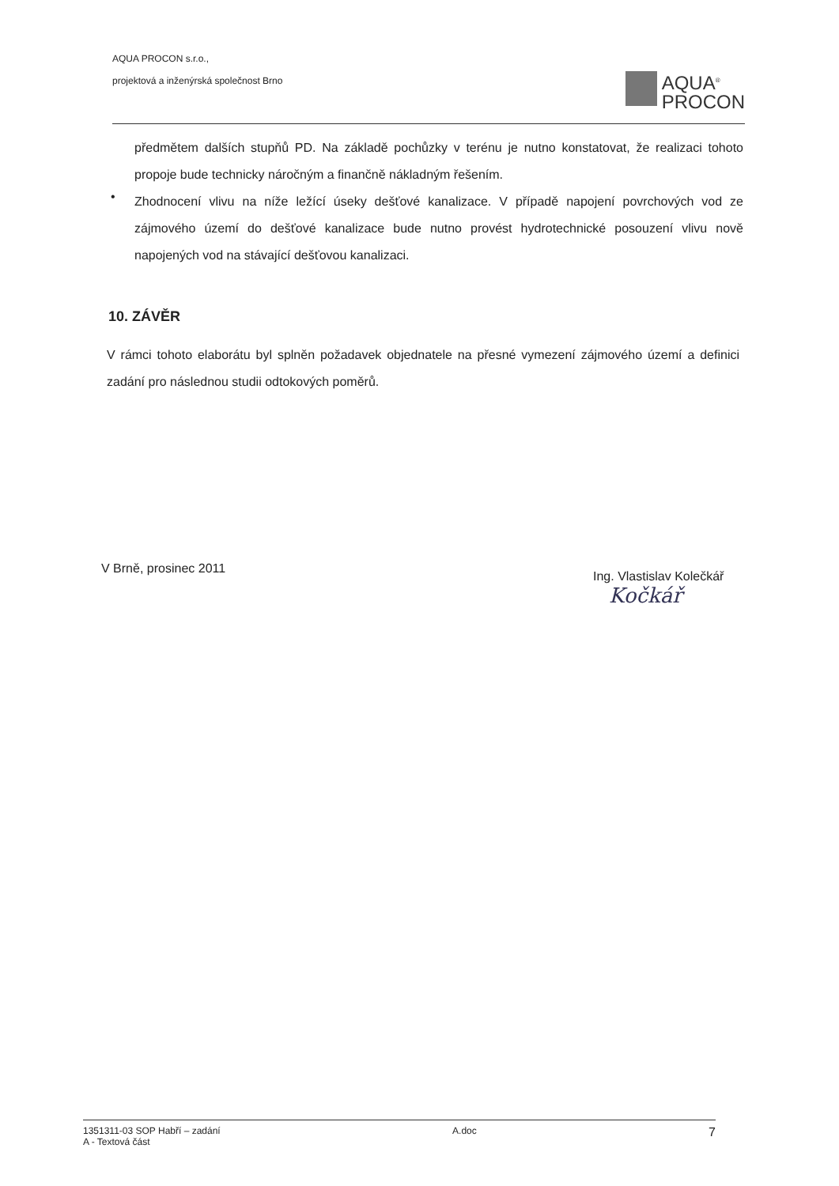AQUA PROCON s.r.o.,
projektová a inženýrská společnost Brno
AQUA<sup>®</sup>
PROCON
předmětem dalších stupňů PD. Na základě pochůzky v terénu je nutno konstatovat, že realizaci tohoto propoje bude technicky náročným a finančně nákladným řešením.
Zhodnocení vlivu na níže ležící úseky dešťové kanalizace. V případě napojení povrchových vod ze zájmového území do dešťové kanalizace bude nutno provést hydrotechnické posouzení vlivu nově napojených vod na stávající dešťovou kanalizaci.
•
10. ZÁVĚR
V rámci tohoto elaborátu byl splněn požadavek objednatele na přesné vymezení zájmového území a definici zadání pro následnou studii odtokových poměrů.
V Brně, prosinec 2011
Ing. Vlastislav Kolečkář
Kočkář
1351311-03 SOP Habří – zadání
A - Textová část A.doc 7